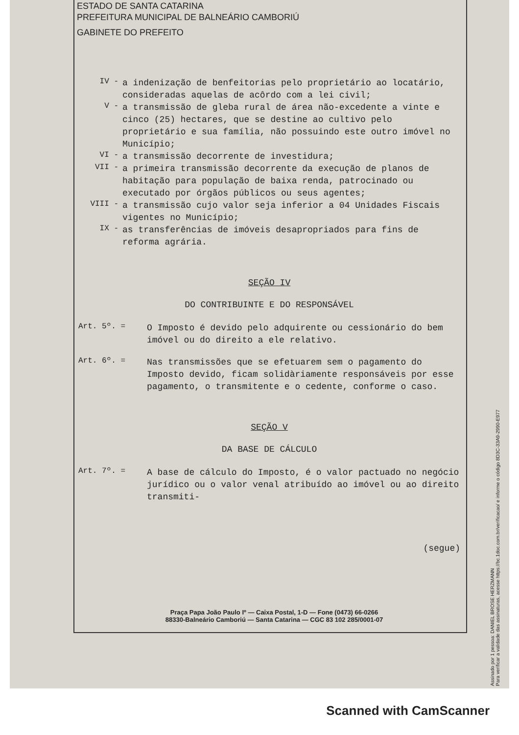ESTADO DE SANTA CATARINA
PREFEITURA MUNICIPAL DE BALNEÁRIO CAMBORIÚ
GABINETE DO PREFEITO
IV -
a indenização de benfeitorias pelo proprietário ao locatário, consideradas aquelas de acôrdo com a lei civil;
V -
a transmissão de gleba rural de área não-excedente a vinte e cinco (25) hectares, que se destine ao cultivo pelo proprietário e sua família, não possuindo este outro imóvel no Município;
VI -
a transmissão decorrente de investidura;
VII -
a primeira transmissão decorrente da execução de planos de habitação para população de baixa renda, patrocinado ou executado por órgãos públicos ou seus agentes;
VIII -
a transmissão cujo valor seja inferior a 04 Unidades Fiscais vigentes no Município;
IX -
as transferências de imóveis desapropriados para fins de reforma agrária.
SEÇÃO IV
DO CONTRIBUINTE E DO RESPONSÁVEL
Art. 5º. =
O Imposto é devido pelo adquirente ou cessionário do bem imóvel ou do direito a ele relativo.
Art. 6º. =
Nas transmissões que se efetuarem sem o pagamento do Imposto devido, ficam solidàriamente responsáveis por esse pagamento, o transmitente e o cedente, conforme o caso.
SEÇÃO V
DA BASE DE CÁLCULO
Art. 7º. =
A base de cálculo do Imposto, é o valor pactuado no negócio jurídico ou o valor venal atribuído ao imóvel ou ao direito transmiti-
(segue)
Praça Papa João Paulo Iº — Caixa Postal, 1-D — Fone (0473) 66-0266
88330-Balneário Camboriú — Santa Catarina — CGC 83 102 285/0001-07
Assinado por 1 pessoa: DANIEL BROSE HERZMANN
Para verificar a validade das assinaturas, acesse https://bc.1doc.com.br/verificacao/ e informe o código 8D3C-33A9-2990-E977
Scanned with CamScanner